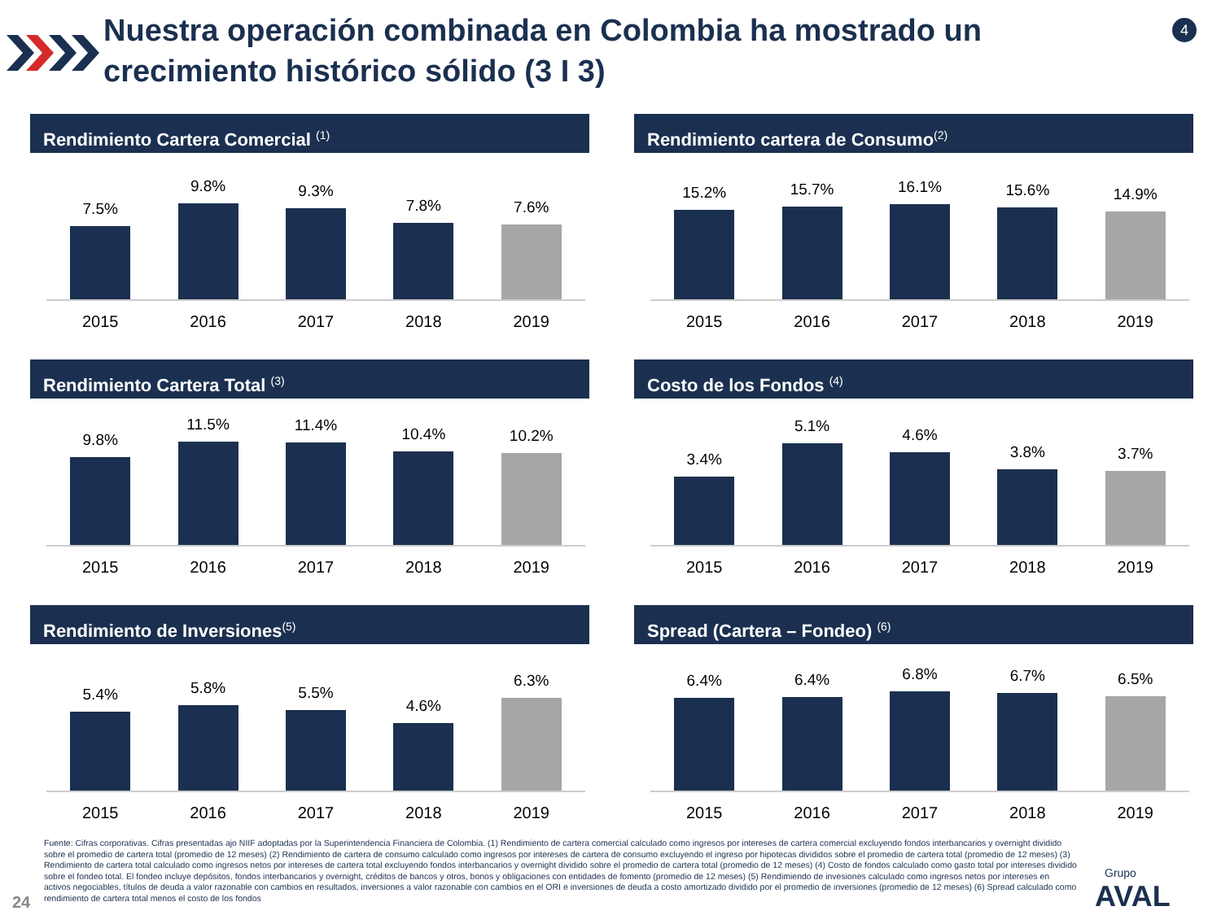Nuestra operación combinada en Colombia ha mostrado un crecimiento histórico sólido (3 I 3)
4
Rendimiento Cartera Comercial <sup>(1)</sup>
7.5%
9.8%
9.3%
7.8%
7.6%
2015 2016 2017 2018 2019
Rendimiento cartera de Consumo<sup>(2)</sup>
15.2%
15.7%
16.1%
15.6%
14.9%
2015 2016 2017 2018 2019
Rendimiento Cartera Total <sup>(3)</sup>
9.8%
11.5%
11.4%
10.4%
10.2%
2015 2016 2017 2018 2019
Costo de los Fondos <sup>(4)</sup>
3.4%
5.1%
4.6%
3.8%
3.7%
2015 2016 2017 2018 2019
Rendimiento de Inversiones<sup>(5)</sup>
5.4%
5.8%
5.5%
4.6%
6.3%
2015 2016 2017 2018 2019
Spread (Cartera – Fondeo) <sup>(6)</sup>
6.4%
6.4%
6.8%
6.7%
6.5%
2015 2016 2017 2018 2019
Fuente: Cifras corporativas. Cifras presentadas ajo NIIF adoptadas por la Superintendencia Financiera de Colombia. (1) Rendimiento de cartera comercial calculado como ingresos por intereses de cartera comercial excluyendo fondos interbancarios y overnight dividido sobre el promedio de cartera total (promedio de 12 meses) (2) Rendimiento de cartera de consumo calculado como ingresos por intereses de cartera de consumo excluyendo el ingreso por hipotecas divididos sobre el promedio de cartera total (promedio de 12 meses) (3) Rendimiento de cartera total calculado como ingresos netos por intereses de cartera total excluyendo fondos interbancarios y overnight dividido sobre el promedio de cartera total (promedio de 12 meses) (4) Costo de fondos calculado como gasto total por intereses dividido sobre el fondeo total. El fondeo incluye depósitos, fondos interbancarios y overnight, créditos de bancos y otros, bonos y obligaciones con entidades de fomento (promedio de 12 meses) (5) Rendimiendo de invesiones calculado como ingresos netos por intereses en activos negociables, títulos de deuda a valor razonable con cambios en resultados, inversiones a valor razonable con cambios en el ORI e inversiones de deuda a costo amortizado dividido por el promedio de inversiones (promedio de 12 meses) (6) Spread calculado como rendimiento de cartera total menos el costo de los fondos
24
Grupo
AVAL